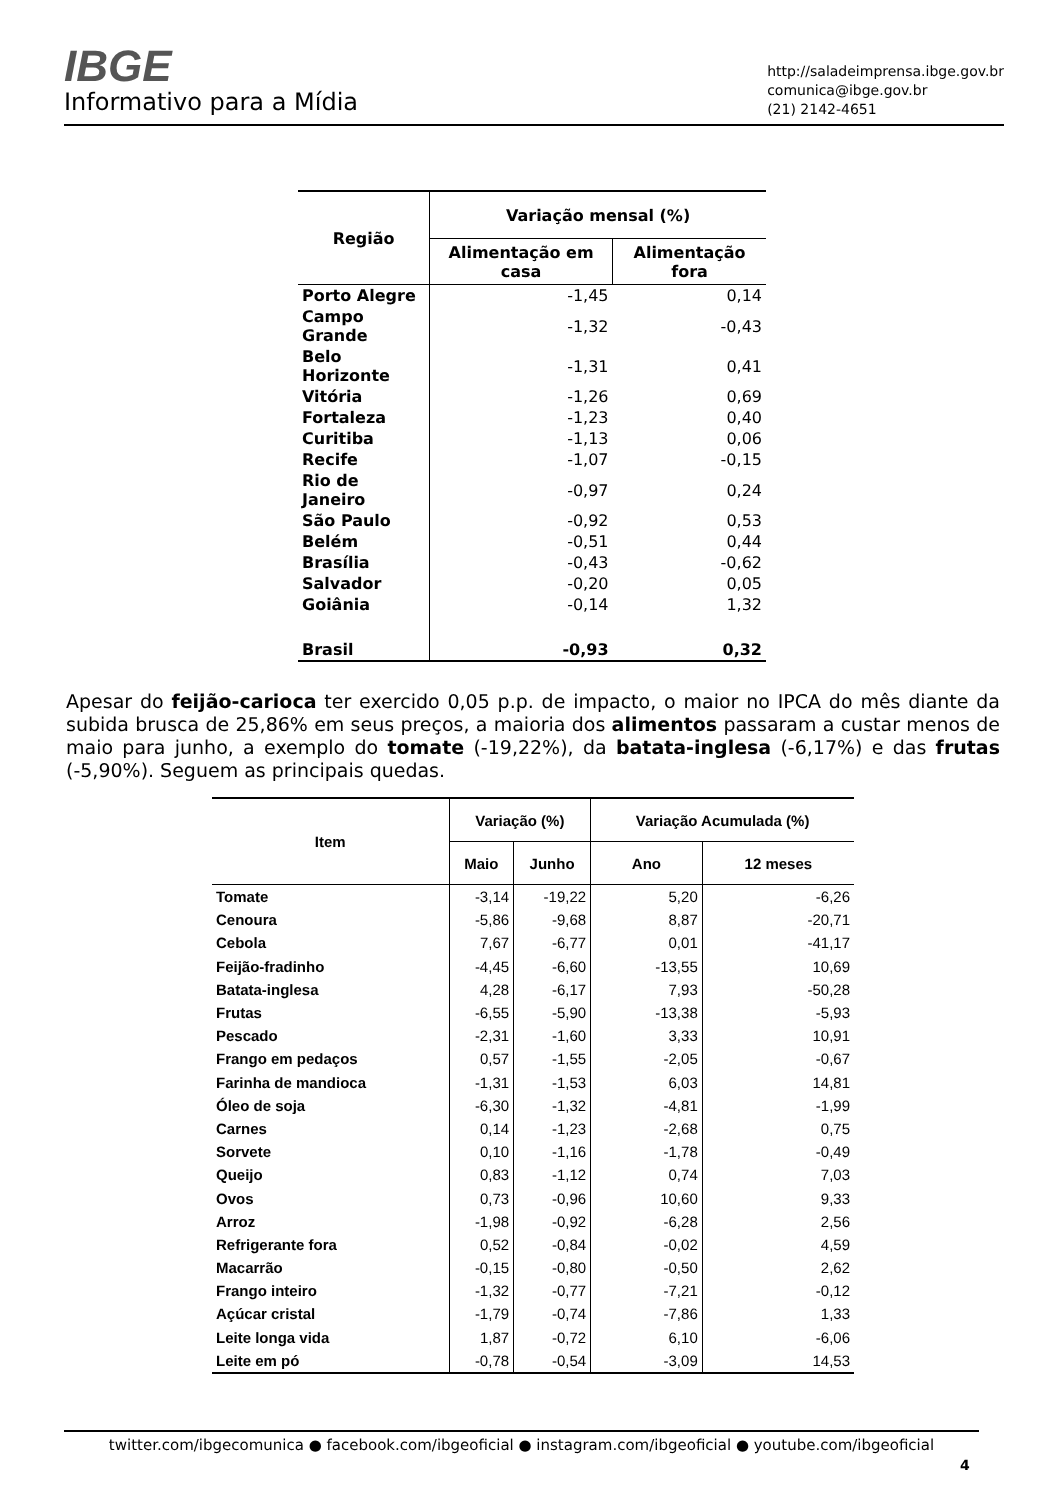IBGE
Informativo para a Mídia
http://saladeimprensa.ibge.gov.br
comunica@ibge.gov.br
(21) 2142-4651
| Região | Variação mensal (%) | |
| --- | --- | --- |
| | Alimentação em casa | Alimentação fora |
| Porto Alegre | -1,45 | 0,14 |
| Campo Grande | -1,32 | -0,43 |
| Belo Horizonte | -1,31 | 0,41 |
| Vitória | -1,26 | 0,69 |
| Fortaleza | -1,23 | 0,40 |
| Curitiba | -1,13 | 0,06 |
| Recife | -1,07 | -0,15 |
| Rio de Janeiro | -0,97 | 0,24 |
| São Paulo | -0,92 | 0,53 |
| Belém | -0,51 | 0,44 |
| Brasília | -0,43 | -0,62 |
| Salvador | -0,20 | 0,05 |
| Goiânia | -0,14 | 1,32 |
| Brasil | -0,93 | 0,32 |
Apesar do feijão-carioca ter exercido 0,05 p.p. de impacto, o maior no IPCA do mês diante da subida brusca de 25,86% em seus preços, a maioria dos alimentos passaram a custar menos de maio para junho, a exemplo do tomate (-19,22%), da batata-inglesa (-6,17%) e das frutas (-5,90%). Seguem as principais quedas.
| Item | Variação (%) | | Variação Acumulada (%) | |
| --- | --- | --- | --- | --- |
| | Maio | Junho | Ano | 12 meses |
| Tomate | -3,14 | -19,22 | 5,20 | -6,26 |
| Cenoura | -5,86 | -9,68 | 8,87 | -20,71 |
| Cebola | 7,67 | -6,77 | 0,01 | -41,17 |
| Feijão-fradinho | -4,45 | -6,60 | -13,55 | 10,69 |
| Batata-inglesa | 4,28 | -6,17 | 7,93 | -50,28 |
| Frutas | -6,55 | -5,90 | -13,38 | -5,93 |
| Pescado | -2,31 | -1,60 | 3,33 | 10,91 |
| Frango em pedaços | 0,57 | -1,55 | -2,05 | -0,67 |
| Farinha de mandioca | -1,31 | -1,53 | 6,03 | 14,81 |
| Óleo de soja | -6,30 | -1,32 | -4,81 | -1,99 |
| Carnes | 0,14 | -1,23 | -2,68 | 0,75 |
| Sorvete | 0,10 | -1,16 | -1,78 | -0,49 |
| Queijo | 0,83 | -1,12 | 0,74 | 7,03 |
| Ovos | 0,73 | -0,96 | 10,60 | 9,33 |
| Arroz | -1,98 | -0,92 | -6,28 | 2,56 |
| Refrigerante fora | 0,52 | -0,84 | -0,02 | 4,59 |
| Macarrão | -0,15 | -0,80 | -0,50 | 2,62 |
| Frango inteiro | -1,32 | -0,77 | -7,21 | -0,12 |
| Açúcar cristal | -1,79 | -0,74 | -7,86 | 1,33 |
| Leite longa vida | 1,87 | -0,72 | 6,10 | -6,06 |
| Leite em pó | -0,78 | -0,54 | -3,09 | 14,53 |
twitter.com/ibgecomunica ● facebook.com/ibgeoficial ● instagram.com/ibgeoficial ● youtube.com/ibgeoficial
4